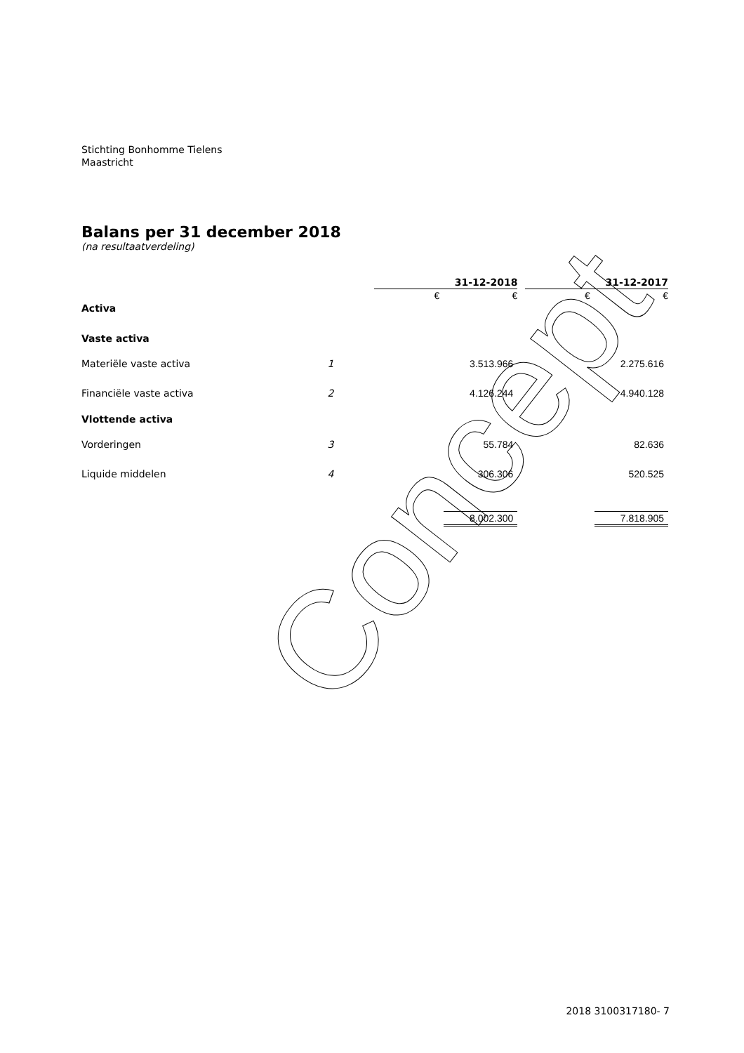Stichting Bonhomme Tielens
Maastricht
Balans per 31 december 2018
(na resultaatverdeling)
| | | 31-12-2018 | | | 31-12-2017 | |
| | | € | € | | € | € |
| Activa | | | | | | |
| Vaste activa | | | | | | |
| Materiële vaste activa | 1 | | 3.513.966 | | | 2.275.616 |
| Financiële vaste activa | 2 | | 4.126.244 | | | 4.940.128 |
| Vlottende activa | | | | | | |
| Vorderingen | 3 | | 55.784 | | | 82.636 |
| Liquide middelen | 4 | | 306.306 | | | 520.525 |
| | | | 8.002.300 | | | 7.818.905 |
Concept
2018 3100317180- 7